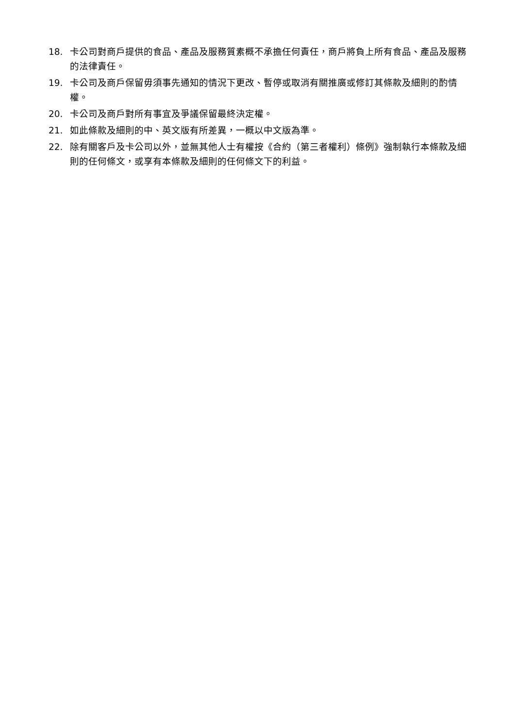18. 卡公司對商戶提供的食品、產品及服務質素概不承擔任何責任，商戶將負上所有食品、產品及服務的法律責任。
19. 卡公司及商戶保留毋須事先通知的情況下更改、暫停或取消有關推廣或修訂其條款及細則的酌情權。
20. 卡公司及商戶對所有事宜及爭議保留最終決定權。
21. 如此條款及細則的中、英文版有所差異，一概以中文版為準。
22. 除有關客戶及卡公司以外，並無其他人士有權按《合約（第三者權利）條例》強制執行本條款及細則的任何條文，或享有本條款及細則的任何條文下的利益。